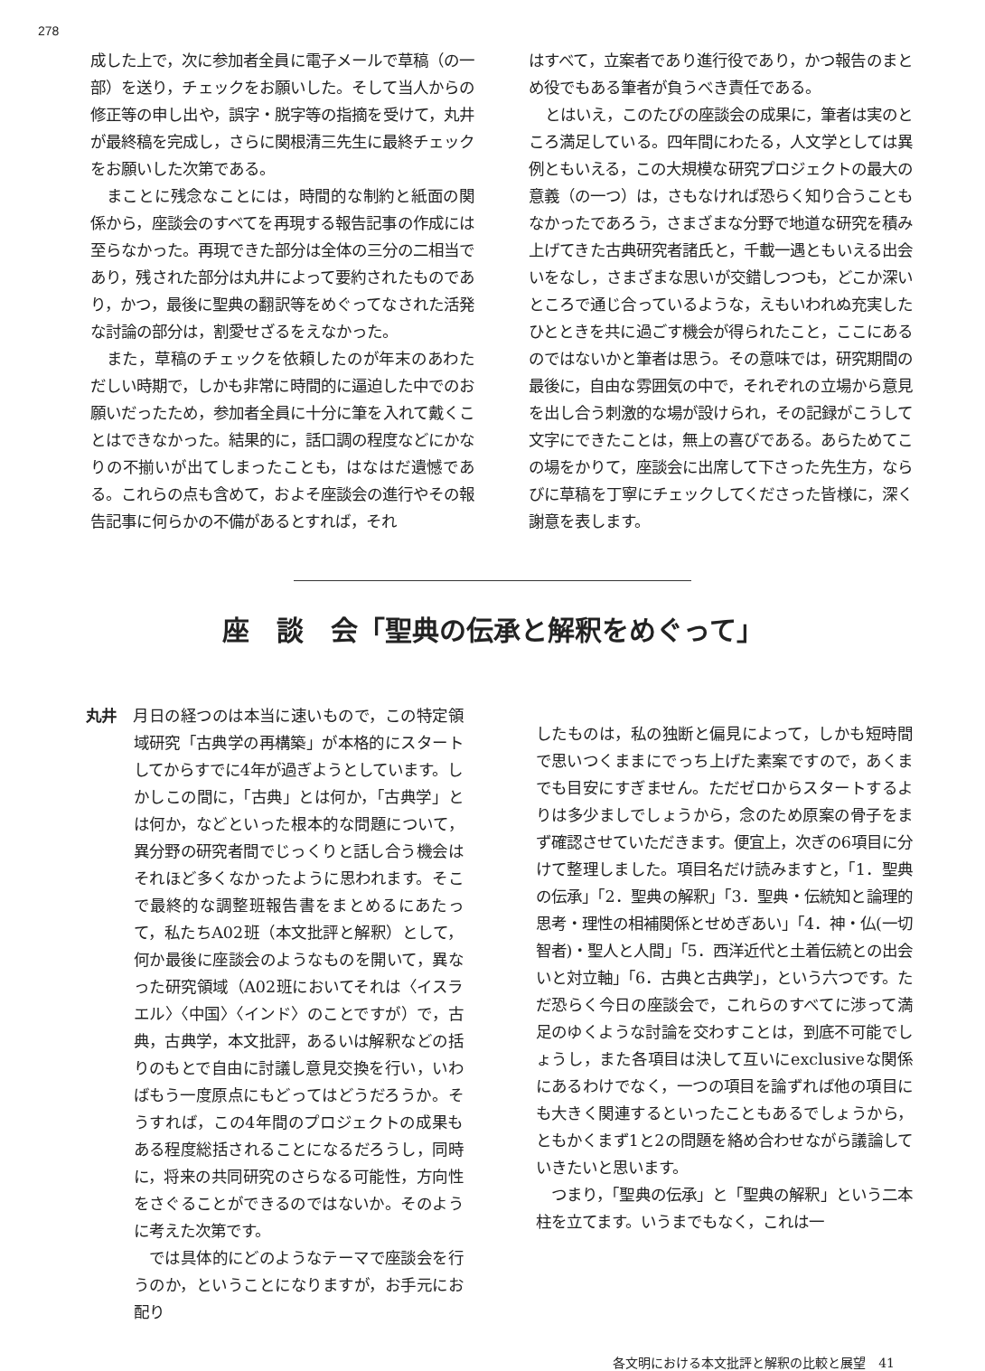278
成した上で，次に参加者全員に電子メールで草稿（の一部）を送り，チェックをお願いした。そして当人からの修正等の申し出や，誤字・脱字等の指摘を受けて，丸井が最終稿を完成し，さらに関根清三先生に最終チェックをお願いした次第である。
まことに残念なことには，時間的な制約と紙面の関係から，座談会のすべてを再現する報告記事の作成には至らなかった。再現できた部分は全体の三分の二相当であり，残された部分は丸井によって要約されたものであり，かつ，最後に聖典の翻訳等をめぐってなされた活発な討論の部分は，割愛せざるをえなかった。
また，草稿のチェックを依頼したのが年末のあわただしい時期で，しかも非常に時間的に逼迫した中でのお願いだったため，参加者全員に十分に筆を入れて戴くことはできなかった。結果的に，話口調の程度などにかなりの不揃いが出てしまったことも，はなはだ遺憾である。これらの点も含めて，およそ座談会の進行やその報告記事に何らかの不備があるとすれば，それ
はすべて，立案者であり進行役であり，かつ報告のまとめ役でもある筆者が負うべき責任である。
とはいえ，このたびの座談会の成果に，筆者は実のところ満足している。四年間にわたる，人文学としては異例ともいえる，この大規模な研究プロジェクトの最大の意義（の一つ）は，さもなければ恐らく知り合うこともなかったであろう，さまざまな分野で地道な研究を積み上げてきた古典研究者諸氏と，千載一遇ともいえる出会いをなし，さまざまな思いが交錯しつつも，どこか深いところで通じ合っているような，えもいわれぬ充実したひとときを共に過ごす機会が得られたこと，ここにあるのではないかと筆者は思う。その意味では，研究期間の最後に，自由な雰囲気の中で，それぞれの立場から意見を出し合う刺激的な場が設けられ，その記録がこうして文字にできたことは，無上の喜びである。あらためてこの場をかりて，座談会に出席して下さった先生方，ならびに草稿を丁寧にチェックしてくださった皆様に，深く謝意を表します。
座　談　会「聖典の伝承と解釈をめぐって」
丸井　月日の経つのは本当に速いもので，この特定領域研究「古典学の再構築」が本格的にスタートしてからすでに4年が過ぎようとしています。しかしこの間に，「古典」とは何か，「古典学」とは何か，などといった根本的な問題について，異分野の研究者間でじっくりと話し合う機会はそれほど多くなかったように思われます。そこで最終的な調整班報告書をまとめるにあたって，私たちA02班（本文批評と解釈）として，何か最後に座談会のようなものを開いて，異なった研究領域（A02班においてそれは〈イスラエル〉〈中国〉〈インド〉のことですが）で，古典，古典学，本文批評，あるいは解釈などの括りのもとで自由に討議し意見交換を行い，いわばもう一度原点にもどってはどうだろうか。そうすれば，この4年間のプロジェクトの成果もある程度総括されることになるだろうし，同時に，将来の共同研究のさらなる可能性，方向性をさぐることができるのではないか。そのように考えた次第です。
では具体的にどのようなテーマで座談会を行うのか，ということになりますが，お手元にお配り
したものは，私の独断と偏見によって，しかも短時間で思いつくままにでっち上げた素案ですので，あくまでも目安にすぎません。ただゼロからスタートするよりは多少ましでしょうから，念のため原案の骨子をまず確認させていただきます。便宜上，次ぎの6項目に分けて整理しました。項目名だけ読みますと，「1．聖典の伝承」「2．聖典の解釈」「3．聖典・伝統知と論理的思考・理性の相補関係とせめぎあい」「4．神・仏(一切智者)・聖人と人間」「5．西洋近代と土着伝統との出会いと対立軸」「6．古典と古典学」，という六つです。ただ恐らく今日の座談会で，これらのすべてに渉って満足のゆくような討論を交わすことは，到底不可能でしょうし，また各項目は決して互いにexclusiveな関係にあるわけでなく，一つの項目を論ずれば他の項目にも大きく関連するといったこともあるでしょうから，ともかくまず1と2の問題を絡め合わせながら議論していきたいと思います。
つまり，「聖典の伝承」と「聖典の解釈」という二本柱を立てます。いうまでもなく，これは一
各文明における本文批評と解釈の比較と展望　41